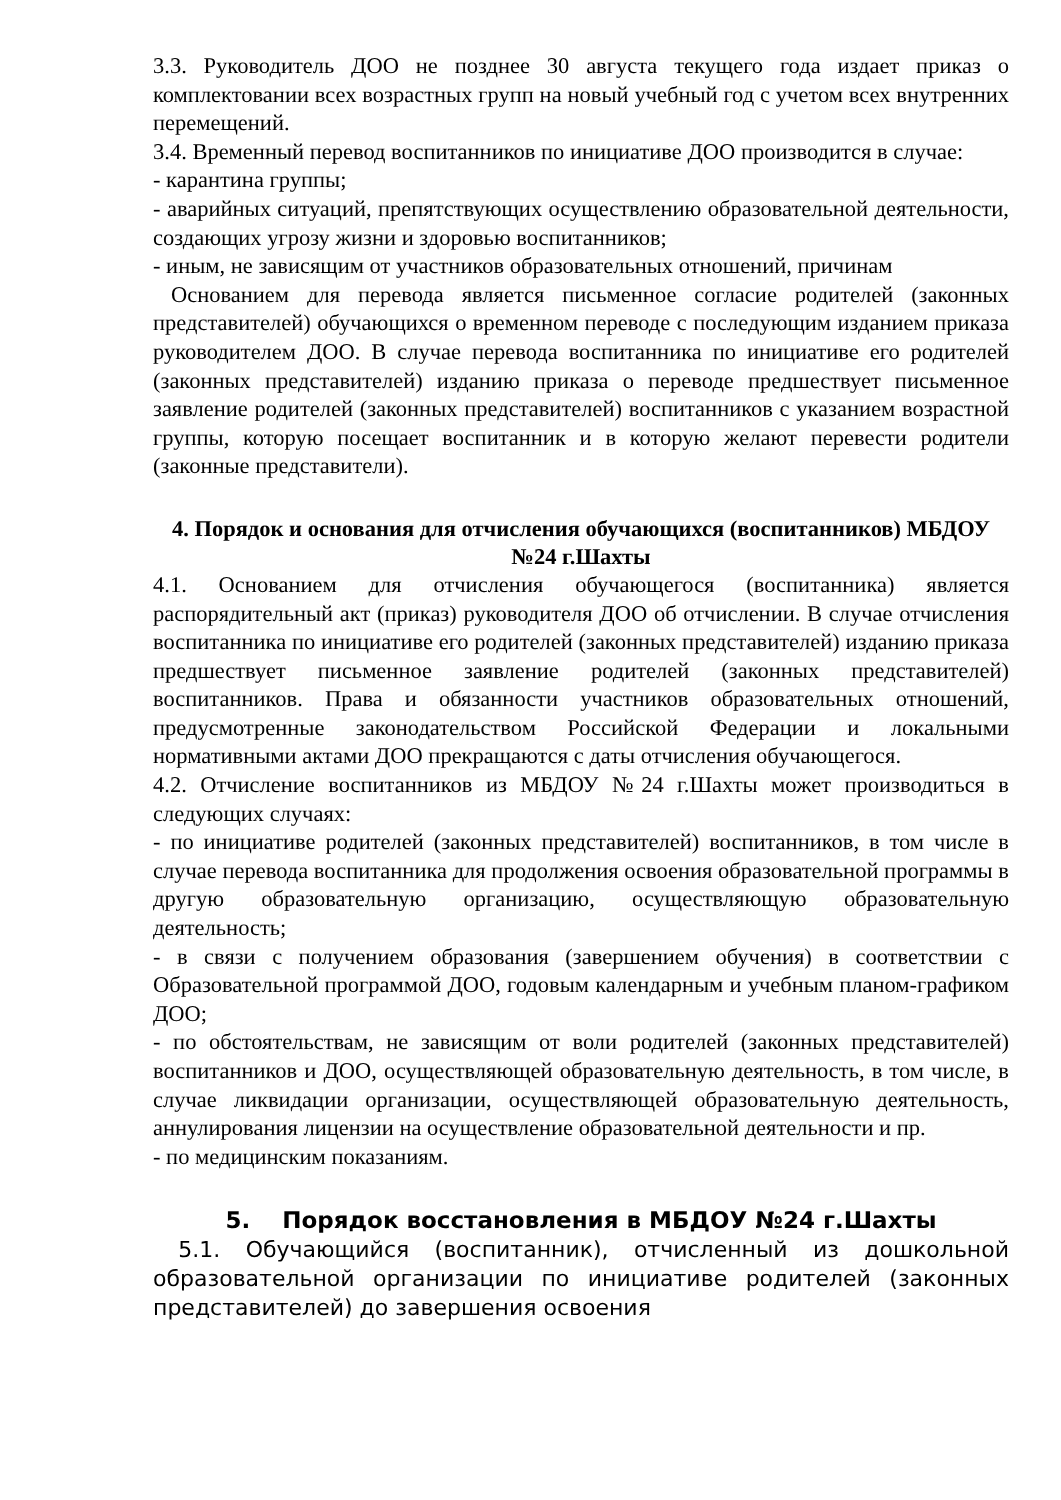3.3. Руководитель ДОО не позднее 30 августа текущего года издает приказ о комплектовании всех возрастных групп на новый учебный год с учетом всех внутренних перемещений.
3.4. Временный перевод воспитанников по инициативе ДОО производится в случае:
- карантина группы;
- аварийных ситуаций, препятствующих осуществлению образовательной деятельности, создающих угрозу жизни и здоровью воспитанников;
- иным, не зависящим от участников образовательных отношений, причинам
Основанием для перевода является письменное согласие родителей (законных представителей) обучающихся о временном переводе с последующим изданием приказа руководителем ДОО. В случае перевода воспитанника по инициативе его родителей (законных представителей) изданию приказа о переводе предшествует письменное заявление родителей (законных представителей) воспитанников с указанием возрастной группы, которую посещает воспитанник и в которую желают перевести родители (законные представители).
4. Порядок и основания для отчисления обучающихся (воспитанников) МБДОУ №24 г.Шахты
4.1. Основанием для отчисления обучающегося (воспитанника) является распорядительный акт (приказ) руководителя ДОО об отчислении. В случае отчисления воспитанника по инициативе его родителей (законных представителей) изданию приказа предшествует письменное заявление родителей (законных представителей) воспитанников. Права и обязанности участников образовательных отношений, предусмотренные законодательством Российской Федерации и локальными нормативными актами ДОО прекращаются с даты отчисления обучающегося.
4.2. Отчисление воспитанников из МБДОУ №24 г.Шахты может производиться в следующих случаях:
- по инициативе родителей (законных представителей) воспитанников, в том числе в случае перевода воспитанника для продолжения освоения образовательной программы в другую образовательную организацию, осуществляющую образовательную деятельность;
- в связи с получением образования (завершением обучения) в соответствии с Образовательной программой ДОО, годовым календарным и учебным планом-графиком ДОО;
- по обстоятельствам, не зависящим от воли родителей (законных представителей) воспитанников и ДОО, осуществляющей образовательную деятельность, в том числе, в случае ликвидации организации, осуществляющей образовательную деятельность, аннулирования лицензии на осуществление образовательной деятельности и пр.
- по медицинским показаниям.
5. Порядок восстановления в МБДОУ №24 г.Шахты
5.1. Обучающийся (воспитанник), отчисленный из дошкольной образовательной организации по инициативе родителей (законных представителей) до завершения освоения